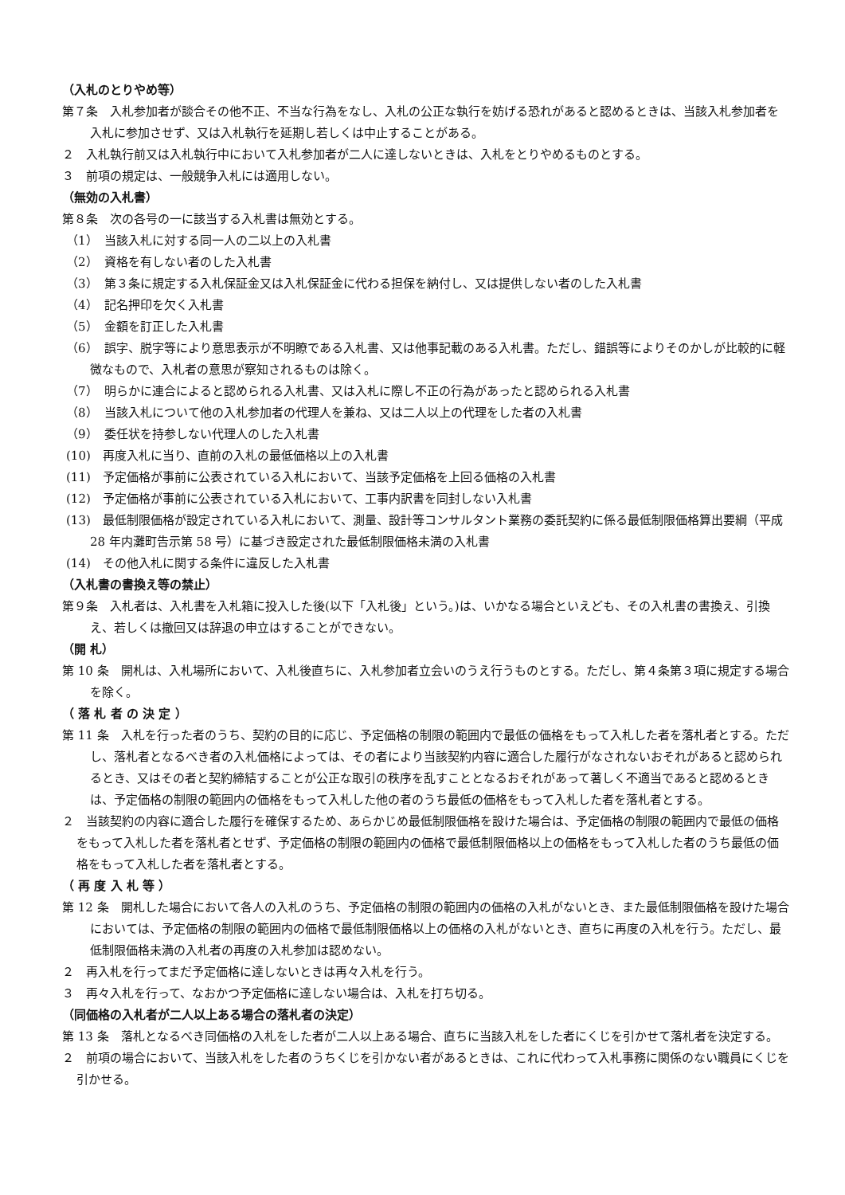（入札のとりやめ等）
第７条　入札参加者が談合その他不正、不当な行為をなし、入札の公正な執行を妨げる恐れがあると認めるときは、当該入札参加者を入札に参加させず、又は入札執行を延期し若しくは中止することがある。
２　入札執行前又は入札執行中において入札参加者が二人に達しないときは、入札をとりやめるものとする。
３　前項の規定は、一般競争入札には適用しない。
（無効の入札書）
第８条　次の各号の一に該当する入札書は無効とする。
（1）　当該入札に対する同一人の二以上の入札書
（2）　資格を有しない者のした入札書
（3）　第３条に規定する入札保証金又は入札保証金に代わる担保を納付し、又は提供しない者のした入札書
（4）　記名押印を欠く入札書
（5）　金額を訂正した入札書
（6）　誤字、脱字等により意思表示が不明瞭である入札書、又は他事記載のある入札書。ただし、錯誤等によりそのかしが比較的に軽微なもので、入札者の意思が察知されるものは除く。
（7）　明らかに連合によると認められる入札書、又は入札に際し不正の行為があったと認められる入札書
（8）　当該入札について他の入札参加者の代理人を兼ね、又は二人以上の代理をした者の入札書
（9）　委任状を持参しない代理人のした入札書
(10)　再度入札に当り、直前の入札の最低価格以上の入札書
(11)　予定価格が事前に公表されている入札において、当該予定価格を上回る価格の入札書
(12)　予定価格が事前に公表されている入札において、工事内訳書を同封しない入札書
(13)　最低制限価格が設定されている入札において、測量、設計等コンサルタント業務の委託契約に係る最低制限価格算出要綱（平成 28 年内灘町告示第 58 号）に基づき設定された最低制限価格未満の入札書
(14)　その他入札に関する条件に違反した入札書
（入札書の書換え等の禁止）
第９条　入札者は、入札書を入札箱に投入した後(以下「入札後」という。)は、いかなる場合といえども、その入札書の書換え、引換え、若しくは撤回又は辞退の申立はすることができない。
（開 札）
第 10 条　開札は、入札場所において、入札後直ちに、入札参加者立会いのうえ行うものとする。ただし、第４条第３項に規定する場合を除く。
（ 落 札 者 の 決 定 ）
第 11 条　入札を行った者のうち、契約の目的に応じ、予定価格の制限の範囲内で最低の価格をもって入札した者を落札者とする。ただし、落札者となるべき者の入札価格によっては、その者により当該契約内容に適合した履行がなされないおそれがあると認められるとき、又はその者と契約締結することが公正な取引の秩序を乱すこととなるおそれがあって著しく不適当であると認めるときは、予定価格の制限の範囲内の価格をもって入札した他の者のうち最低の価格をもって入札した者を落札者とする。
２　当該契約の内容に適合した履行を確保するため、あらかじめ最低制限価格を設けた場合は、予定価格の制限の範囲内で最低の価格をもって入札した者を落札者とせず、予定価格の制限の範囲内の価格で最低制限価格以上の価格をもって入札した者のうち最低の価格をもって入札した者を落札者とする。
（ 再 度 入 札 等 ）
第 12 条　開札した場合において各人の入札のうち、予定価格の制限の範囲内の価格の入札がないとき、また最低制限価格を設けた場合においては、予定価格の制限の範囲内の価格で最低制限価格以上の価格の入札がないとき、直ちに再度の入札を行う。ただし、最低制限価格未満の入札者の再度の入札参加は認めない。
２　再入札を行ってまだ予定価格に達しないときは再々入札を行う。
３　再々入札を行って、なおかつ予定価格に達しない場合は、入札を打ち切る。
（同価格の入札者が二人以上ある場合の落札者の決定）
第 13 条　落札となるべき同価格の入札をした者が二人以上ある場合、直ちに当該入札をした者にくじを引かせて落札者を決定する。
２　前項の場合において、当該入札をした者のうちくじを引かない者があるときは、これに代わって入札事務に関係のない職員にくじを引かせる。